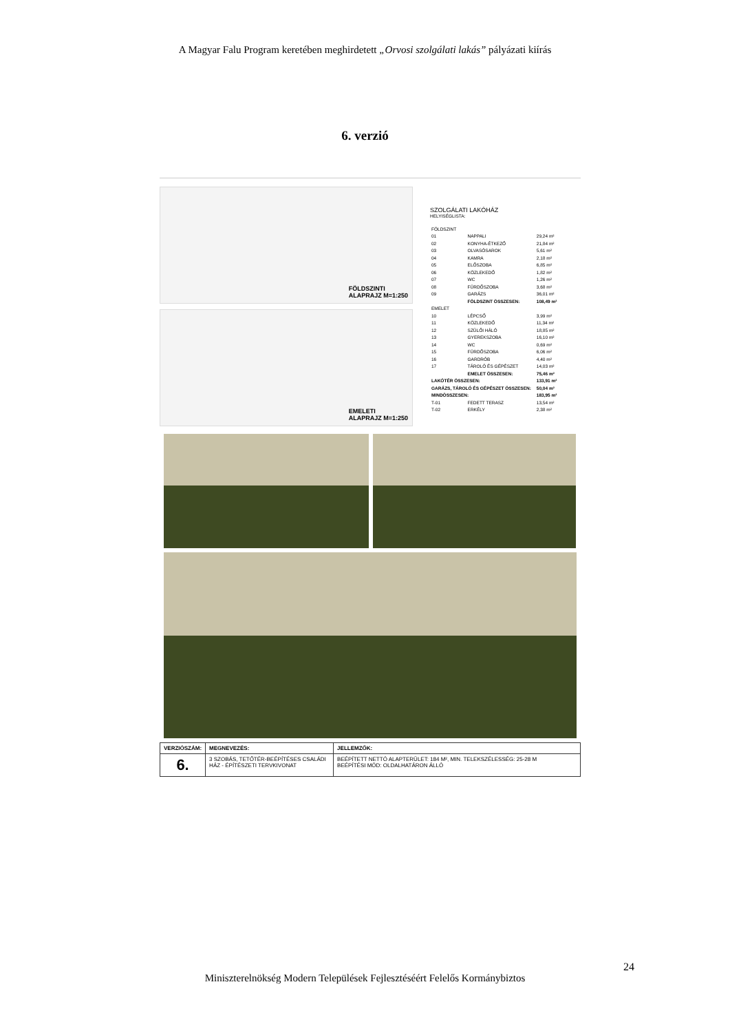A Magyar Falu Program keretében meghirdetett „Orvosi szolgálati lakás” pályázati kiírás
6. verzió
FÖLDSZINTI
ALAPRAJZ M=1:250
EMELETI
ALAPRAJZ M=1:250
SZOLGÁLATI LAKÓHÁZ
HELYISÉGLISTA:
| FÖLDSZINT | | |
| 01 | NAPPALI | 29,24 m² |
| 02 | KONYHA-ÉTKEZŐ | 21,84 m² |
| 03 | OLVASÓSAROK | 5,61 m² |
| 04 | KAMRA | 2,18 m² |
| 05 | ELŐSZOBA | 6,85 m² |
| 06 | KÖZLEKEDŐ | 1,82 m² |
| 07 | WC | 1,26 m² |
| 08 | FÜRDŐSZOBA | 3,68 m² |
| 09 | GARÁZS | 36,01 m² |
| | FÖLDSZINT ÖSSZESEN: | 108,49 m² |
| EMELET | | |
| 10 | LÉPCSŐ | 3,99 m² |
| 11 | KÖZLEKEDŐ | 11,34 m² |
| 12 | SZÜLŐI HÁLÓ | 18,85 m² |
| 13 | GYEREKSZOBA | 16,10 m² |
| 14 | WC | 0,69 m² |
| 15 | FÜRDŐSZOBA | 6,06 m² |
| 16 | GARDRÓB | 4,40 m² |
| 17 | TÁROLÓ ÉS GÉPÉSZET | 14,03 m² |
| | EMELET ÖSSZESEN: | 75,46 m² |
| LAKÓTÉR ÖSSZESEN: | | 133,91 m² |
| GARÁZS, TÁROLÓ ÉS GÉPÉSZET ÖSSZESEN: | | 50,04 m² |
| MINDÖSSZESEN: | | 183,95 m² |
| T-01 | FEDETT TERASZ | 13,54 m² |
| T-02 | ERKÉLY | 2,38 m² |
| VERZIÓSZÁM: | MEGNEVEZÉS: | JELLEMZŐK: |
| --- | --- | --- |
| 6. | 3 SZOBÁS, TETŐTÉR-BEÉPÍTÉSES CSALÁDI HÁZ - ÉPÍTÉSZETI TERVKIVONAT | BEÉPÍTETT NETTÓ ALAPTERÜLET: 184 M², MIN. TELEKSZÉLESSÉG: 25-28 M BEÉPÍTÉSI MÓD: OLDALHATÁRON ÁLLÓ |
24
Miniszterelnökség Modern Települések Fejlesztéséért Felelős Kormánybiztos